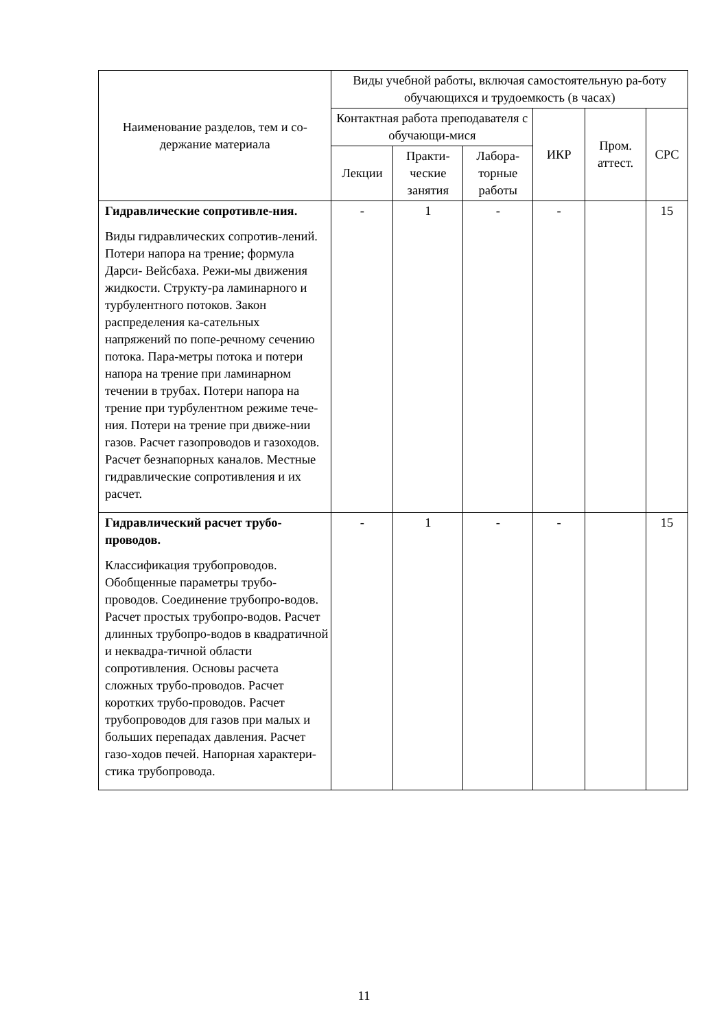| Наименование разделов, тем и со-держание материала | Виды учебной работы, включая самостоятельную ра-боту обучающихся и трудоемкость (в часах) | | | | | |
| --- | --- | --- | --- | --- | --- | --- |
| | Контактная работа преподавателя с обучающи-мися | | | ИКР | Пром. аттест. | СРС |
| | Лекции | Практи-ческие занятия | Лабора-торные работы | | | |
| Гидравлические сопротивле-ния. Виды гидравлических сопротив-лений. Потери напора на трение; формула Дарси- Вейсбаха. Режи-мы движения жидкости. Структу-ра ламинарного и турбулентного потоков. Закон распределения ка-сательных напряжений по попе-речному сечению потока. Пара-метры потока и потери напора на трение при ламинарном течении в трубах. Потери напора на трение при турбулентном режиме тече-ния. Потери на трение при движе-нии газов. Расчет газопроводов и газоходов. Расчет безнапорных каналов. Местные гидравлические сопротивления и их расчет. | - | 1 | - | - | | 15 |
| Гидравлический расчет трубо-проводов. Классификация трубопроводов. Обобщенные параметры трубо-проводов. Соединение трубопро-водов. Расчет простых трубопро-водов. Расчет длинных трубопро-водов в квадратичной и неквадра-тичной области сопротивления. Основы расчета сложных трубо-проводов. Расчет коротких трубо-проводов. Расчет трубопроводов для газов при малых и больших перепадах давления. Расчет газо-ходов печей. Напорная характери-стика трубопровода. | - | 1 | - | - | | 15 |
11